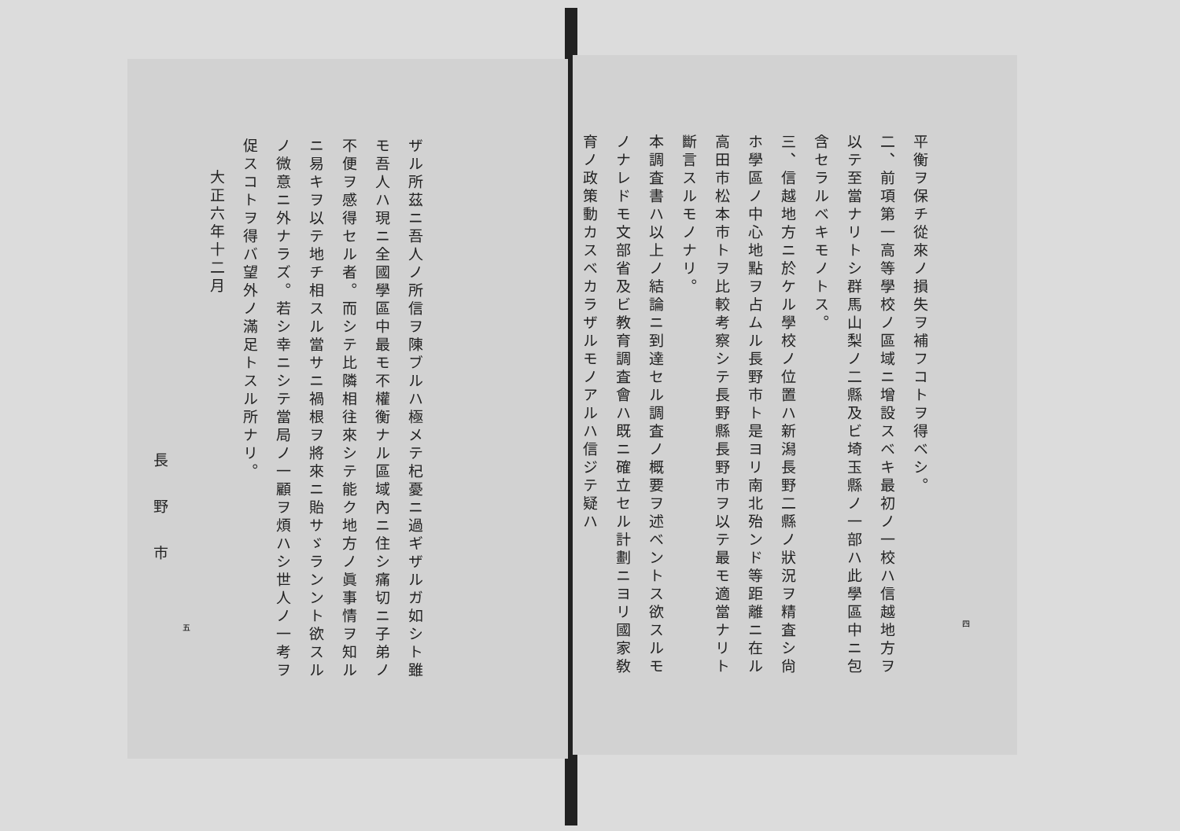平衡ヲ保チ從來ノ損失ヲ補フコトヲ得ベシ。
二、前項第一高等學校ノ區域ニ增設スベキ最初ノ一校ハ信越地方ヲ以テ至當ナリトシ群馬山梨ノ二縣及ビ埼玉縣ノ一部ハ此學區中ニ包含セラルベキモノトス。
三、信越地方ニ於ケル學校ノ位置ハ新潟長野二縣ノ狀況ヲ精査シ尙ホ學區ノ中心地點ヲ占ムル長野市ト是ヨリ南北殆ンド等距離ニ在ル高田市松本市トヲ比較考察シテ長野縣長野市ヲ以テ最モ適當ナリト斷言スルモノナリ。
本調査書ハ以上ノ結論ニ到達セル調査ノ概要ヲ述ベントス欲スルモノナレドモ文部省及ビ教育調査會ハ既ニ確立セル計劃ニヨリ國家敎育ノ政策動カスベカラザルモノアルハ信ジテ疑ハ
四
ザル所茲ニ吾人ノ所信ヲ陳ブルハ極メテ杞憂ニ過ギザルガ如シト雖モ吾人ハ現ニ全國學區中最モ不權衡ナル區域內ニ住シ痛切ニ子弟ノ不便ヲ感得セル者。而シテ比隣相往來シテ能ク地方ノ眞事情ヲ知ルニ易キヲ以テ地チ相スル當サニ禍根ヲ將來ニ貽サゞランント欲スルノ微意ニ外ナラズ。若シ幸ニシテ當局ノ一顧ヲ煩ハシ世人ノ一考ヲ促スコトヲ得バ望外ノ滿足トスル所ナリ。
大正六年十二月
長野市
五